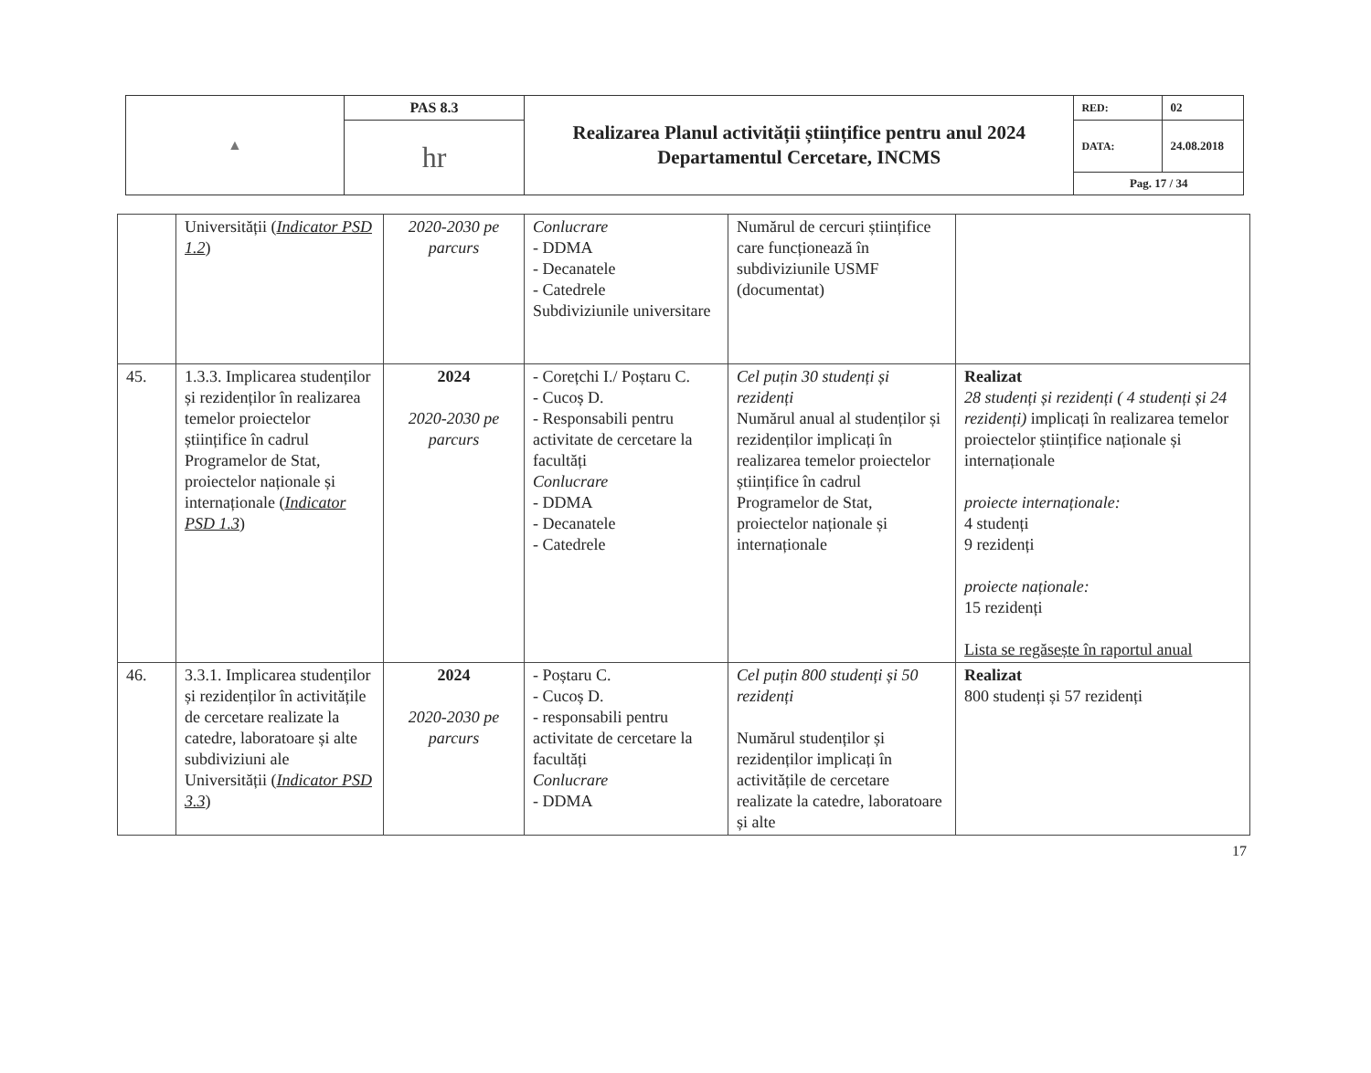| ▲ | PAS 8.3 | Realizarea Planul activității științifice pentru anul 2024 Departamentul Cercetare, INCMS | RED: | 02 |
| | hr | | DATA: | 24.08.2018 |
| | | | Pag. 17 / 34 | |
| | Universității ( Indicator PSD 1.2 ) | 2020-2030 pe parcurs | Conlucrare - DDMA - Decanatele - Catedrele Subdiviziunile universitare | Numărul de cercuri științifice care funcționează în subdiviziunile USMF (documentat) | |
| 45. | 1.3.3. Implicarea studenților și rezidenților în realizarea temelor proiectelor științifice în cadrul Programelor de Stat, proiectelor naționale și internaționale ( Indicator PSD 1.3 ) | 2024 2020-2030 pe parcurs | - Corețchi I./ Poștaru C. - Cucoș D. - Responsabili pentru activitate de cercetare la facultăți Conlucrare - DDMA - Decanatele - Catedrele | Cel puțin 30 studenți și rezidenți Numărul anual al studenților și rezidenților implicați în realizarea temelor proiectelor științifice în cadrul Programelor de Stat, proiectelor naționale și internaționale | Realizat 28 studenți și rezidenți ( 4 studenți și 24 rezidenți) implicați în realizarea temelor proiectelor științifice naționale și internaționale proiecte internaționale: 4 studenți 9 rezidenți proiecte naționale: 15 rezidenți Lista se regăsește în raportul anual |
| 46. | 3.3.1. Implicarea studenților și rezidenților în activitățile de cercetare realizate la catedre, laboratoare și alte subdiviziuni ale Universității ( Indicator PSD 3.3 ) | 2024 2020-2030 pe parcurs | - Poștaru C. - Cucoș D. - responsabili pentru activitate de cercetare la facultăți Conlucrare - DDMA | Cel puțin 800 studenți și 50 rezidenți Numărul studenților și rezidenților implicați în activitățile de cercetare realizate la catedre, laboratoare și alte | Realizat 800 studenți și 57 rezidenți |
17